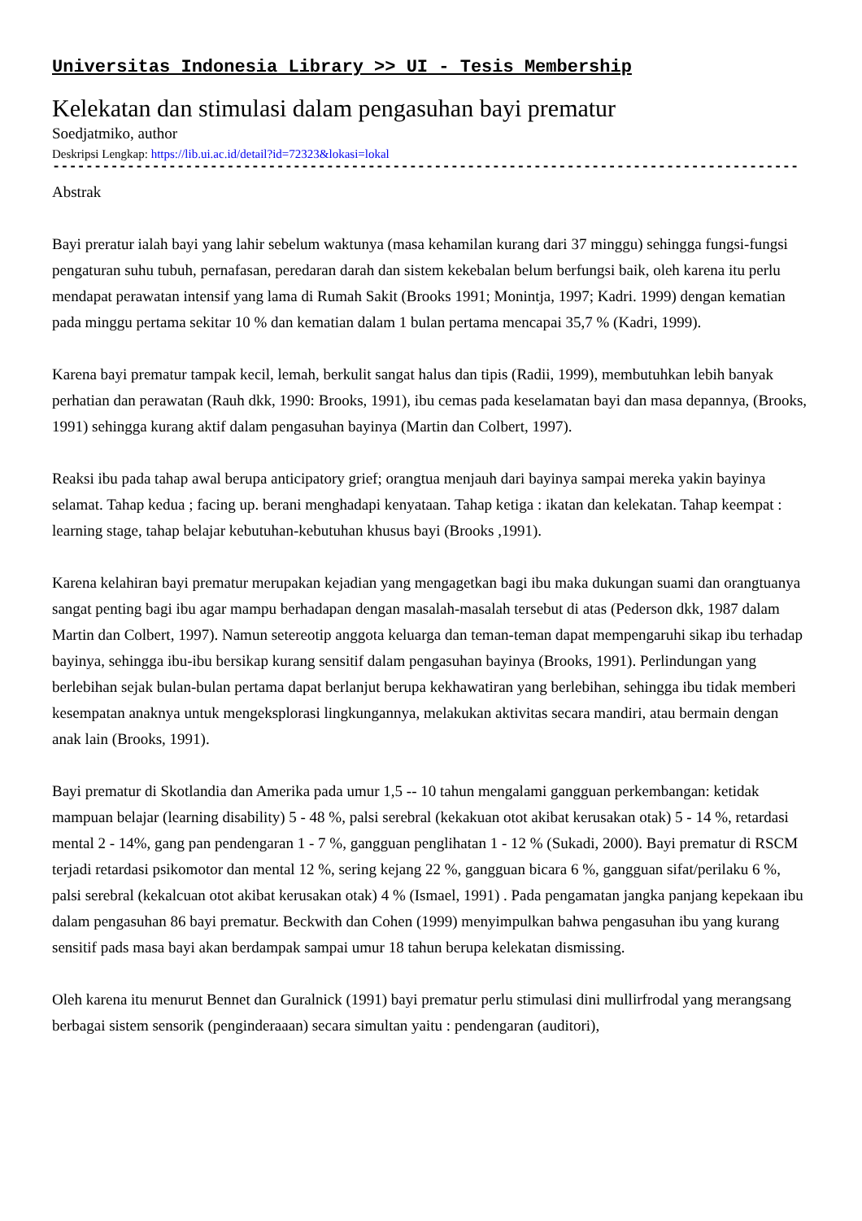Universitas Indonesia Library >> UI - Tesis Membership
Kelekatan dan stimulasi dalam pengasuhan bayi prematur
Soedjatmiko, author
Deskripsi Lengkap: https://lib.ui.ac.id/detail?id=72323&lokasi=lokal
------------------------------------------------------------------------------------------
Abstrak
Bayi preratur ialah bayi yang lahir sebelum waktunya (masa kehamilan kurang dari 37 minggu) sehingga fungsi-fungsi pengaturan suhu tubuh, pernafasan, peredaran darah dan sistem kekebalan belum berfungsi baik, oleh karena itu perlu mendapat perawatan intensif yang lama di Rumah Sakit (Brooks 1991; Monintja, 1997; Kadri. 1999) dengan kematian pada minggu pertama sekitar 10 % dan kematian dalam 1 bulan pertama mencapai 35,7 % (Kadri, 1999).
Karena bayi prematur tampak kecil, lemah, berkulit sangat halus dan tipis (Radii, 1999), membutuhkan lebih banyak perhatian dan perawatan (Rauh dkk, 1990: Brooks, 1991), ibu cemas pada keselamatan bayi dan masa depannya, (Brooks, 1991) sehingga kurang aktif dalam pengasuhan bayinya (Martin dan Colbert, 1997).
Reaksi ibu pada tahap awal berupa anticipatory grief; orangtua menjauh dari bayinya sampai mereka yakin bayinya selamat. Tahap kedua ; facing up. berani menghadapi kenyataan. Tahap ketiga : ikatan dan kelekatan. Tahap keempat : learning stage, tahap belajar kebutuhan-kebutuhan khusus bayi (Brooks ,1991).
Karena kelahiran bayi prematur merupakan kejadian yang mengagetkan bagi ibu maka dukungan suami dan orangtuanya sangat penting bagi ibu agar mampu berhadapan dengan masalah-masalah tersebut di atas (Pederson dkk, 1987 dalam Martin dan Colbert, 1997). Namun setereotip anggota keluarga dan teman-teman dapat mempengaruhi sikap ibu terhadap bayinya, sehingga ibu-ibu bersikap kurang sensitif dalam pengasuhan bayinya (Brooks, 1991). Perlindungan yang berlebihan sejak bulan-bulan pertama dapat berlanjut berupa kekhawatiran yang berlebihan, sehingga ibu tidak memberi kesempatan anaknya untuk mengeksplorasi lingkungannya, melakukan aktivitas secara mandiri, atau bermain dengan anak lain (Brooks, 1991).
Bayi prematur di Skotlandia dan Amerika pada umur 1,5 -- 10 tahun mengalami gangguan perkembangan: ketidak mampuan belajar (learning disability) 5 - 48 %, palsi serebral (kekakuan otot akibat kerusakan otak) 5 - 14 %, retardasi mental 2 - 14%, gang pan pendengaran 1 - 7 %, gangguan penglihatan 1 - 12 % (Sukadi, 2000). Bayi prematur di RSCM terjadi retardasi psikomotor dan mental 12 %, sering kejang 22 %, gangguan bicara 6 %, gangguan sifat/perilaku 6 %, palsi serebral (kekalcuan otot akibat kerusakan otak) 4 % (Ismael, 1991) . Pada pengamatan jangka panjang kepekaan ibu dalam pengasuhan 86 bayi prematur. Beckwith dan Cohen (1999) menyimpulkan bahwa pengasuhan ibu yang kurang sensitif pads masa bayi akan berdampak sampai umur 18 tahun berupa kelekatan dismissing.
Oleh karena itu menurut Bennet dan Guralnick (1991) bayi prematur perlu stimulasi dini mullirfrodal yang merangsang berbagai sistem sensorik (penginderaaan) secara simultan yaitu : pendengaran (auditori),